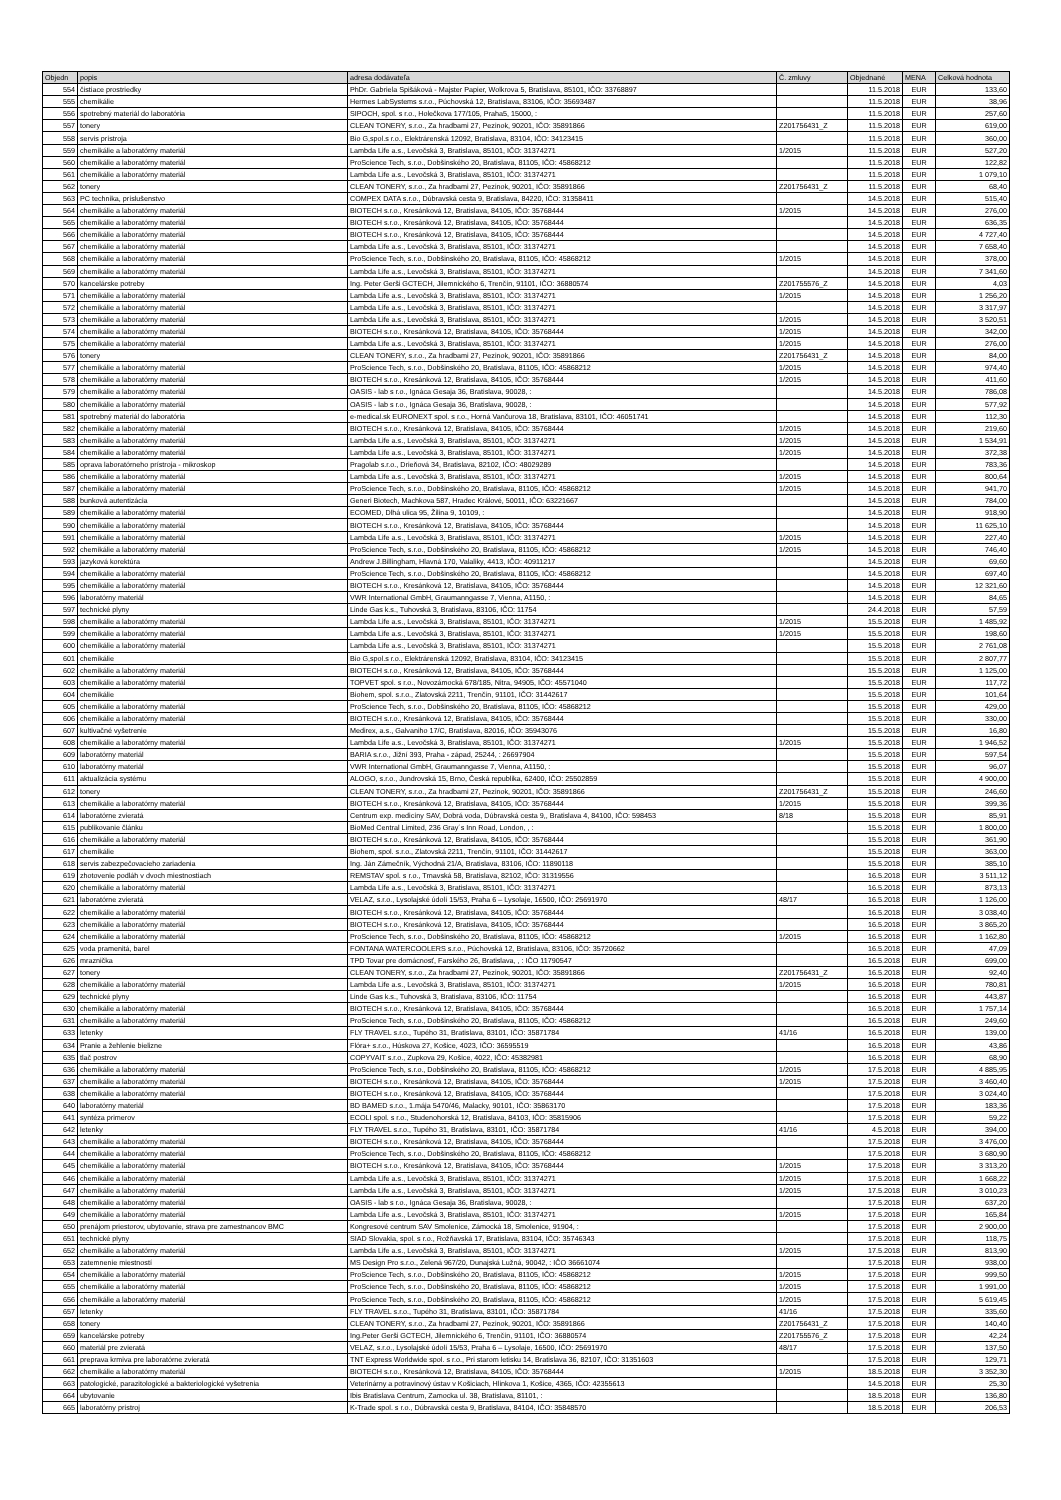| Objedn | popis | adresa dodávateľa | Č. zmluvy | Objednané | MENA | Celková hodnota |
| --- | --- | --- | --- | --- | --- | --- |
| 554 | čistiace prostriedky | PhDr. Gabriela Spišáková - Majster Papier, Wolkrova 5, Bratislava, 85101, IČO: 33768897 | | 11.5.2018 | EUR | 133,60 |
| 555 | chemikálie | Hermes LabSystems s.r.o., Púchovská 12, Bratislava, 83106, IČO: 35693487 | | 11.5.2018 | EUR | 38,96 |
| 556 | spotrebný materiál do laboratória | SIPOCH, spol. s r.o., Holečkova 177/105, Praha5, 15000, : | | 11.5.2018 | EUR | 257,60 |
| 557 | tonery | CLEAN TONERY, s.r.o., Za hradbami 27, Pezinok, 90201, IČO: 35891866 | Z201756431_Z | 11.5.2018 | EUR | 619,00 |
| 558 | servis prístroja | Bio G,spol.s r.o., Elektrárenská 12092, Bratislava, 83104, IČO: 34123415 | | 11.5.2018 | EUR | 360,00 |
| 559 | chemikálie a laboratórny materiál | Lambda Life a.s., Levočská 3, Bratislava, 85101, IČO: 31374271 | 1/2015 | 11.5.2018 | EUR | 527,20 |
| 560 | chemikálie a laboratórny materiál | ProScience Tech, s.r.o., Dobšinského 20, Bratislava, 81105, IČO: 45868212 | | 11.5.2018 | EUR | 122,82 |
| 561 | chemikálie a laboratórny materiál | Lambda Life a.s., Levočská 3, Bratislava, 85101, IČO: 31374271 | | 11.5.2018 | EUR | 1 079,10 |
| 562 | tonery | CLEAN TONERY, s.r.o., Za hradbami 27, Pezinok, 90201, IČO: 35891866 | Z201756431_Z | 11.5.2018 | EUR | 68,40 |
| 563 | PC technika, príslušenstvo | COMPEX DATA s.r.o., Dúbravská cesta 9, Bratislava, 84220, IČO: 31358411 | | 14.5.2018 | EUR | 515,40 |
| 564 | chemikálie a laboratórny materiál | BIOTECH s.r.o., Kresánková 12, Bratislava, 84105, IČO: 35768444 | 1/2015 | 14.5.2018 | EUR | 276,00 |
| 565 | chemikálie a laboratórny materiál | BIOTECH s.r.o., Kresánková 12, Bratislava, 84105, IČO: 35768444 | | 14.5.2018 | EUR | 636,35 |
| 566 | chemikálie a laboratórny materiál | BIOTECH s.r.o., Kresánková 12, Bratislava, 84105, IČO: 35768444 | | 14.5.2018 | EUR | 4 727,40 |
| 567 | chemikálie a laboratórny materiál | Lambda Life a.s., Levočská 3, Bratislava, 85101, IČO: 31374271 | | 14.5.2018 | EUR | 7 658,40 |
| 568 | chemikálie a laboratórny materiál | ProScience Tech, s.r.o., Dobšinského 20, Bratislava, 81105, IČO: 45868212 | 1/2015 | 14.5.2018 | EUR | 378,00 |
| 569 | chemikálie a laboratórny materiál | Lambda Life a.s., Levočská 3, Bratislava, 85101, IČO: 31374271 | | 14.5.2018 | EUR | 7 341,60 |
| 570 | kancelárske potreby | Ing. Peter Gerši GCTECH, Jilemnického 6, Trenčín, 91101, IČO: 36880574 | Z201755576_Z | 14.5.2018 | EUR | 4,03 |
| 571 | chemikálie a laboratórny materiál | Lambda Life a.s., Levočská 3, Bratislava, 85101, IČO: 31374271 | 1/2015 | 14.5.2018 | EUR | 1 256,20 |
| 572 | chemikálie a laboratórny materiál | Lambda Life a.s., Levočská 3, Bratislava, 85101, IČO: 31374271 | | 14.5.2018 | EUR | 3 317,97 |
| 573 | chemikálie a laboratórny materiál | Lambda Life a.s., Levočská 3, Bratislava, 85101, IČO: 31374271 | 1/2015 | 14.5.2018 | EUR | 3 520,51 |
| 574 | chemikálie a laboratórny materiál | BIOTECH s.r.o., Kresánková 12, Bratislava, 84105, IČO: 35768444 | 1/2015 | 14.5.2018 | EUR | 342,00 |
| 575 | chemikálie a laboratórny materiál | Lambda Life a.s., Levočská 3, Bratislava, 85101, IČO: 31374271 | 1/2015 | 14.5.2018 | EUR | 276,00 |
| 576 | tonery | CLEAN TONERY, s.r.o., Za hradbami 27, Pezinok, 90201, IČO: 35891866 | Z201756431_Z | 14.5.2018 | EUR | 84,00 |
| 577 | chemikálie a laboratórny materiál | ProScience Tech, s.r.o., Dobšinského 20, Bratislava, 81105, IČO: 45868212 | 1/2015 | 14.5.2018 | EUR | 974,40 |
| 578 | chemikálie a laboratórny materiál | BIOTECH s.r.o., Kresánková 12, Bratislava, 84105, IČO: 35768444 | 1/2015 | 14.5.2018 | EUR | 411,60 |
| 579 | chemikálie a laboratórny materiál | OASIS - lab s r.o., Ignáca Gesaja 36, Bratislava, 90028, : | | 14.5.2018 | EUR | 786,08 |
| 580 | chemikálie a laboratórny materiál | OASIS - lab s r.o., Ignáca Gesaja 36, Bratislava, 90028, : | | 14.5.2018 | EUR | 577,92 |
| 581 | spotrebný materiál do laboratória | e-medical.sk EURONEXT spol. s r.o., Horná Vančurova 18, Bratislava, 83101, IČO: 46051741 | | 14.5.2018 | EUR | 112,30 |
| 582 | chemikálie a laboratórny materiál | BIOTECH s.r.o., Kresánková 12, Bratislava, 84105, IČO: 35768444 | 1/2015 | 14.5.2018 | EUR | 219,60 |
| 583 | chemikálie a laboratórny materiál | Lambda Life a.s., Levočská 3, Bratislava, 85101, IČO: 31374271 | 1/2015 | 14.5.2018 | EUR | 1 534,91 |
| 584 | chemikálie a laboratórny materiál | Lambda Life a.s., Levočská 3, Bratislava, 85101, IČO: 31374271 | 1/2015 | 14.5.2018 | EUR | 372,38 |
| 585 | oprava laboratórneho prístroja - mikroskop | Pragolab s.r.o., Drieňová 34, Bratislava, 82102, IČO: 48029289 | | 14.5.2018 | EUR | 783,36 |
| 586 | chemikálie a laboratórny materiál | Lambda Life a.s., Levočská 3, Bratislava, 85101, IČO: 31374271 | 1/2015 | 14.5.2018 | EUR | 800,64 |
| 587 | chemikálie a laboratórny materiál | ProScience Tech, s.r.o., Dobšinského 20, Bratislava, 81105, IČO: 45868212 | 1/2015 | 14.5.2018 | EUR | 941,70 |
| 588 | bunková autentizácia | Generi Biotech, Machkova 587, Hradec Králové, 50011, IČO: 63221667 | | 14.5.2018 | EUR | 784,00 |
| 589 | chemikálie a laboratórny materiál | ECOMED, Dlhá ulica 95, Žilina 9, 10109, : | | 14.5.2018 | EUR | 918,90 |
| 590 | chemikálie a laboratórny materiál | BIOTECH s.r.o., Kresánková 12, Bratislava, 84105, IČO: 35768444 | | 14.5.2018 | EUR | 11 625,10 |
| 591 | chemikálie a laboratórny materiál | Lambda Life a.s., Levočská 3, Bratislava, 85101, IČO: 31374271 | 1/2015 | 14.5.2018 | EUR | 227,40 |
| 592 | chemikálie a laboratórny materiál | ProScience Tech, s.r.o., Dobšinského 20, Bratislava, 81105, IČO: 45868212 | 1/2015 | 14.5.2018 | EUR | 746,40 |
| 593 | jazyková korektúra | Andrew J.Billingham, Hlavná 170, Valaliky, 4413, IČO: 40911217 | | 14.5.2018 | EUR | 69,60 |
| 594 | chemikálie a laboratórny materiál | ProScience Tech, s.r.o., Dobšinského 20, Bratislava, 81105, IČO: 45868212 | | 14.5.2018 | EUR | 697,40 |
| 595 | chemikálie a laboratórny materiál | BIOTECH s.r.o., Kresánková 12, Bratislava, 84105, IČO: 35768444 | | 14.5.2018 | EUR | 12 321,60 |
| 596 | laboratórny materiál | VWR International GmbH, Graumanngasse 7, Vienna, A1150, : | | 14.5.2018 | EUR | 84,65 |
| 597 | technické plyny | Linde Gas k.s., Tuhovská 3, Bratislava, 83106, IČO: 11754 | | 24.4.2018 | EUR | 57,59 |
| 598 | chemikálie a laboratórny materiál | Lambda Life a.s., Levočská 3, Bratislava, 85101, IČO: 31374271 | 1/2015 | 15.5.2018 | EUR | 1 485,92 |
| 599 | chemikálie a laboratórny materiál | Lambda Life a.s., Levočská 3, Bratislava, 85101, IČO: 31374271 | 1/2015 | 15.5.2018 | EUR | 198,60 |
| 600 | chemikálie a laboratórny materiál | Lambda Life a.s., Levočská 3, Bratislava, 85101, IČO: 31374271 | | 15.5.2018 | EUR | 2 761,08 |
| 601 | chemikálie | Bio G,spol.s r.o., Elektrárenská 12092, Bratislava, 83104, IČO: 34123415 | | 15.5.2018 | EUR | 2 807,77 |
| 602 | chemikálie a laboratórny materiál | BIOTECH s.r.o., Kresánková 12, Bratislava, 84105, IČO: 35768444 | | 15.5.2018 | EUR | 1 125,00 |
| 603 | chemikálie a laboratórny materiál | TOPVET spol. s r.o., Novozámocká 678/185, Nitra, 94905, IČO: 45571040 | | 15.5.2018 | EUR | 117,72 |
| 604 | chemikálie | Biohem, spol. s.r.o., Zlatovská 2211, Trenčín, 91101, IČO: 31442617 | | 15.5.2018 | EUR | 101,64 |
| 605 | chemikálie a laboratórny materiál | ProScience Tech, s.r.o., Dobšinského 20, Bratislava, 81105, IČO: 45868212 | | 15.5.2018 | EUR | 429,00 |
| 606 | chemikálie a laboratórny materiál | BIOTECH s.r.o., Kresánková 12, Bratislava, 84105, IČO: 35768444 | | 15.5.2018 | EUR | 330,00 |
| 607 | kultivačné vyšetrenie | Medirex, a.s., Galvaniho 17/C, Bratislava, 82016, IČO: 35943076 | | 15.5.2018 | EUR | 16,80 |
| 608 | chemikálie a laboratórny materiál | Lambda Life a.s., Levočská 3, Bratislava, 85101, IČO: 31374271 | 1/2015 | 15.5.2018 | EUR | 1 946,52 |
| 609 | laboratórny materiál | BARIA s.r.o., Jižní 393, Praha - západ, 25244, : 26697904 | | 15.5.2018 | EUR | 597,54 |
| 610 | laboratórny materiál | VWR International GmbH, Graumanngasse 7, Vienna, A1150, : | | 15.5.2018 | EUR | 96,07 |
| 611 | aktualizácia systému | ALOGO, s.r.o., Jundrovská 15, Brno, Česká republika, 62400, IČO: 25502859 | | 15.5.2018 | EUR | 4 900,00 |
| 612 | tonery | CLEAN TONERY, s.r.o., Za hradbami 27, Pezinok, 90201, IČO: 35891866 | Z201756431_Z | 15.5.2018 | EUR | 246,60 |
| 613 | chemikálie a laboratórny materiál | BIOTECH s.r.o., Kresánková 12, Bratislava, 84105, IČO: 35768444 | 1/2015 | 15.5.2018 | EUR | 399,36 |
| 614 | laboratórne zvieratá | Centrum exp. medicíny SAV, Dobrá voda, Dúbravská cesta 9,, Bratislava 4, 84100, IČO: 598453 | 8/18 | 15.5.2018 | EUR | 85,91 |
| 615 | publikovanie článku | BioMed Central Limited, 236 Gray´s Inn Road, London, , : | | 15.5.2018 | EUR | 1 800,00 |
| 616 | chemikálie a laboratórny materiál | BIOTECH s.r.o., Kresánková 12, Bratislava, 84105, IČO: 35768444 | | 15.5.2018 | EUR | 361,90 |
| 617 | chemikálie | Biohem, spol. s.r.o., Zlatovská 2211, Trenčín, 91101, IČO: 31442617 | | 15.5.2018 | EUR | 363,00 |
| 618 | servis zabezpečovacieho zariadenia | Ing. Ján Zámečník, Východná 21/A, Bratislava, 83106, IČO: 11890118 | | 15.5.2018 | EUR | 385,10 |
| 619 | zhotovenie podláh v dvoch miestnostiach | REMSTAV spol. s r.o., Trnavská 58, Bratislava, 82102, IČO: 31319556 | | 16.5.2018 | EUR | 3 511,12 |
| 620 | chemikálie a laboratórny materiál | Lambda Life a.s., Levočská 3, Bratislava, 85101, IČO: 31374271 | | 16.5.2018 | EUR | 873,13 |
| 621 | laboratórne zvieratá | VELAZ, s.r.o., Lysolajské údolí 15/53, Praha 6 – Lysolaje, 16500, IČO: 25691970 | 48/17 | 16.5.2018 | EUR | 1 126,00 |
| 622 | chemikálie a laboratórny materiál | BIOTECH s.r.o., Kresánková 12, Bratislava, 84105, IČO: 35768444 | | 16.5.2018 | EUR | 3 038,40 |
| 623 | chemikálie a laboratórny materiál | BIOTECH s.r.o., Kresánková 12, Bratislava, 84105, IČO: 35768444 | | 16.5.2018 | EUR | 3 865,20 |
| 624 | chemikálie a laboratórny materiál | ProScience Tech, s.r.o., Dobšinského 20, Bratislava, 81105, IČO: 45868212 | 1/2015 | 16.5.2018 | EUR | 1 162,80 |
| 625 | voda pramenitá, barel | FONTANA WATERCOOLERS s.r.o., Púchovská 12, Bratislava, 83106, IČO: 35720662 | | 16.5.2018 | EUR | 47,09 |
| 626 | mraznička | TPD Tovar pre domácnosť, Farského 26, Bratislava, , : IČO 11790547 | | 16.5.2018 | EUR | 699,00 |
| 627 | tonery | CLEAN TONERY, s.r.o., Za hradbami 27, Pezinok, 90201, IČO: 35891866 | Z201756431_Z | 16.5.2018 | EUR | 92,40 |
| 628 | chemikálie a laboratórny materiál | Lambda Life a.s., Levočská 3, Bratislava, 85101, IČO: 31374271 | 1/2015 | 16.5.2018 | EUR | 780,81 |
| 629 | technické plyny | Linde Gas k.s., Tuhovská 3, Bratislava, 83106, IČO: 11754 | | 16.5.2018 | EUR | 443,87 |
| 630 | chemikálie a laboratórny materiál | BIOTECH s.r.o., Kresánková 12, Bratislava, 84105, IČO: 35768444 | | 16.5.2018 | EUR | 1 757,14 |
| 631 | chemikálie a laboratórny materiál | ProScience Tech, s.r.o., Dobšinského 20, Bratislava, 81105, IČO: 45868212 | | 16.5.2018 | EUR | 249,60 |
| 633 | letenky | FLY TRAVEL s.r.o., Tupého 31, Bratislava, 83101, IČO: 35871784 | 41/16 | 16.5.2018 | EUR | 139,00 |
| 634 | Pranie a žehlenie bielizne | Flóra+ s.r.o., Húskova 27, Košice, 4023, IČO: 36595519 | | 16.5.2018 | EUR | 43,86 |
| 635 | tlač postrov | COPYVAIT s.r.o., Zupkova 29, Košice, 4022, IČO: 45382981 | | 16.5.2018 | EUR | 68,90 |
| 636 | chemikálie a laboratórny materiál | ProScience Tech, s.r.o., Dobšinského 20, Bratislava, 81105, IČO: 45868212 | 1/2015 | 17.5.2018 | EUR | 4 885,95 |
| 637 | chemikálie a laboratórny materiál | BIOTECH s.r.o., Kresánková 12, Bratislava, 84105, IČO: 35768444 | 1/2015 | 17.5.2018 | EUR | 3 460,40 |
| 638 | chemikálie a laboratórny materiál | BIOTECH s.r.o., Kresánková 12, Bratislava, 84105, IČO: 35768444 | | 17.5.2018 | EUR | 3 024,40 |
| 640 | laboratórny materiál | BD BAMED s.r.o., 1.mája 5470/46, Malacky, 90101, IČO: 35863170 | | 17.5.2018 | EUR | 183,36 |
| 641 | syntéza primerov | ECOLI spol. s r.o., Studenohorská 12, Bratislava, 84103, IČO: 35815906 | | 17.5.2018 | EUR | 59,22 |
| 642 | letenky | FLY TRAVEL s.r.o., Tupého 31, Bratislava, 83101, IČO: 35871784 | 41/16 | 4.5.2018 | EUR | 394,00 |
| 643 | chemikálie a laboratórny materiál | BIOTECH s.r.o., Kresánková 12, Bratislava, 84105, IČO: 35768444 | | 17.5.2018 | EUR | 3 476,00 |
| 644 | chemikálie a laboratórny materiál | ProScience Tech, s.r.o., Dobšinského 20, Bratislava, 81105, IČO: 45868212 | | 17.5.2018 | EUR | 3 680,90 |
| 645 | chemikálie a laboratórny materiál | BIOTECH s.r.o., Kresánková 12, Bratislava, 84105, IČO: 35768444 | 1/2015 | 17.5.2018 | EUR | 3 313,20 |
| 646 | chemikálie a laboratórny materiál | Lambda Life a.s., Levočská 3, Bratislava, 85101, IČO: 31374271 | 1/2015 | 17.5.2018 | EUR | 1 668,22 |
| 647 | chemikálie a laboratórny materiál | Lambda Life a.s., Levočská 3, Bratislava, 85101, IČO: 31374271 | 1/2015 | 17.5.2018 | EUR | 3 010,23 |
| 648 | chemikálie a laboratórny materiál | OASIS - lab s r.o., Ignáca Gesaja 36, Bratislava, 90028, : | | 17.5.2018 | EUR | 637,20 |
| 649 | chemikálie a laboratórny materiál | Lambda Life a.s., Levočská 3, Bratislava, 85101, IČO: 31374271 | 1/2015 | 17.5.2018 | EUR | 165,84 |
| 650 | prenájom priestorov, ubytovanie, strava pre zamestnancov BMC | Kongresové centrum SAV Smolenice, Zámocká 18, Smolenice, 91904, : | | 17.5.2018 | EUR | 2 900,00 |
| 651 | technické plyny | SIAD Slovakia, spol. s r.o., Rožňavská 17, Bratislava, 83104, IČO: 35746343 | | 17.5.2018 | EUR | 118,75 |
| 652 | chemikálie a laboratórny materiál | Lambda Life a.s., Levočská 3, Bratislava, 85101, IČO: 31374271 | 1/2015 | 17.5.2018 | EUR | 813,90 |
| 653 | zatemnenie miestností | MS Design Pro s.r.o., Zelená 967/20, Dunajská Lužná, 90042, : IČO 36661074 | | 17.5.2018 | EUR | 938,00 |
| 654 | chemikálie a laboratórny materiál | ProScience Tech, s.r.o., Dobšinského 20, Bratislava, 81105, IČO: 45868212 | 1/2015 | 17.5.2018 | EUR | 999,50 |
| 655 | chemikálie a laboratórny materiál | ProScience Tech, s.r.o., Dobšinského 20, Bratislava, 81105, IČO: 45868212 | 1/2015 | 17.5.2018 | EUR | 1 991,00 |
| 656 | chemikálie a laboratórny materiál | ProScience Tech, s.r.o., Dobšinského 20, Bratislava, 81105, IČO: 45868212 | 1/2015 | 17.5.2018 | EUR | 5 619,45 |
| 657 | letenky | FLY TRAVEL s.r.o., Tupého 31, Bratislava, 83101, IČO: 35871784 | 41/16 | 17.5.2018 | EUR | 335,60 |
| 658 | tonery | CLEAN TONERY, s.r.o., Za hradbami 27, Pezinok, 90201, IČO: 35891866 | Z201756431_Z | 17.5.2018 | EUR | 140,40 |
| 659 | kancelárske potreby | Ing.Peter Gerši GCTECH, Jilemnického 6, Trenčín, 91101, IČO: 36880574 | Z201755576_Z | 17.5.2018 | EUR | 42,24 |
| 660 | materiál pre zvieratá | VELAZ, s.r.o., Lysolajské údolí 15/53, Praha 6 – Lysolaje, 16500, IČO: 25691970 | 48/17 | 17.5.2018 | EUR | 137,50 |
| 661 | preprava krmiva pre laboratórne zvieratá | TNT Express Worldwide spol. s r.o., Pri starom letisku 14, Bratislava 36, 82107, IČO: 31351603 | | 17.5.2018 | EUR | 129,71 |
| 662 | chemikálie a laboratórny materiál | BIOTECH s.r.o., Kresánková 12, Bratislava, 84105, IČO: 35768444 | 1/2015 | 18.5.2018 | EUR | 3 352,30 |
| 663 | patologické, parazitologické a bakteriologické vyšetrenia | Veterinárny a potravinový ústav v Košiciach, Hlinkova 1, Košice, 4365, IČO: 42355613 | | 14.5.2018 | EUR | 25,30 |
| 664 | ubytovanie | Ibis Bratislava Centrum, Zamocka ul. 38, Bratislava, 81101, : | | 18.5.2018 | EUR | 136,80 |
| 665 | laboratórny prístroj | K-Trade spol. s r.o., Dúbravská cesta 9, Bratislava, 84104, IČO: 35848570 | | 18.5.2018 | EUR | 206,53 |